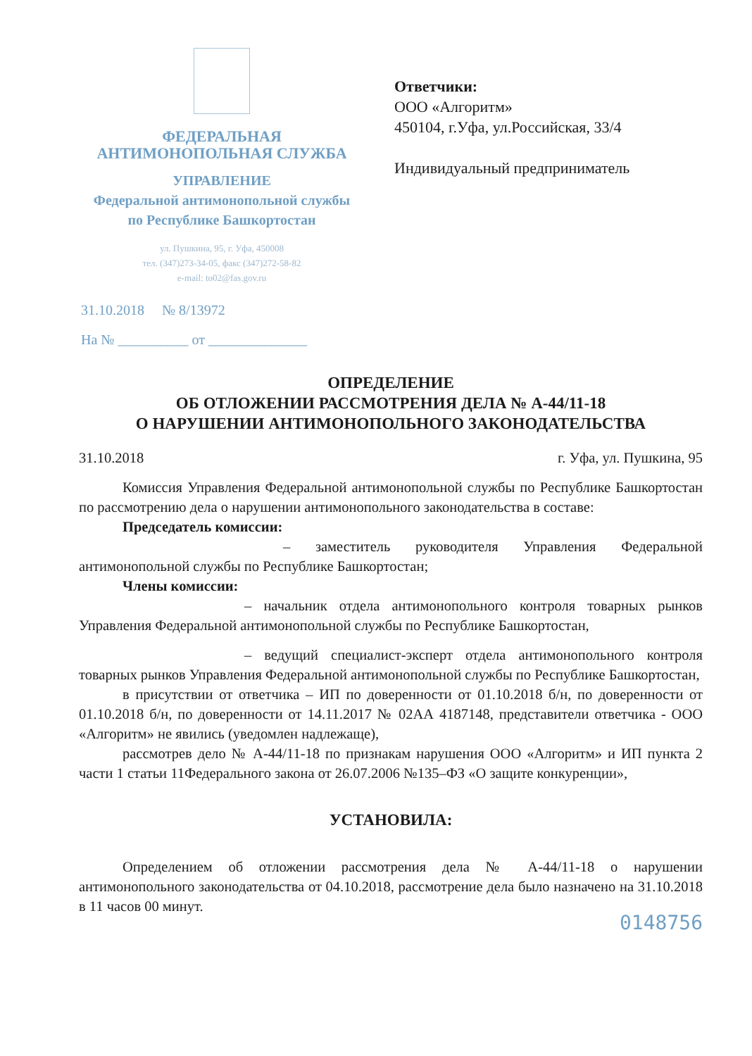ФЕДЕРАЛЬНАЯ
АНТИМОНОПОЛЬНАЯ СЛУЖБА
УПРАВЛЕНИЕ
Федеральной антимонопольной службы
по Республике Башкортостан
ул. Пушкина, 95, г. Уфа, 450008
тел. (347)273-34-05, факс (347)272-58-82
e-mail: to02@fas.gov.ru
31.10.2018 № 8/13972
На № __________ от ______________
Ответчики:
ООО «Алгоритм»
450104, г.Уфа, ул.Российская, 33/4
Индивидуальный предприниматель
ОПРЕДЕЛЕНИЕ
ОБ ОТЛОЖЕНИИ РАССМОТРЕНИЯ ДЕЛА № А-44/11-18
О НАРУШЕНИИ АНТИМОНОПОЛЬНОГО ЗАКОНОДАТЕЛЬСТВА
31.10.2018 г. Уфа, ул. Пушкина, 95
Комиссия Управления Федеральной антимонопольной службы по Республике Башкортостан по рассмотрению дела о нарушении антимонопольного законодательства в составе:
Председатель комиссии:
– заместитель руководителя Управления Федеральной антимонопольной службы по Республике Башкортостан;
Члены комиссии:
– начальник отдела антимонопольного контроля товарных рынков Управления Федеральной антимонопольной службы по Республике Башкортостан,
– ведущий специалист-эксперт отдела антимонопольного контроля товарных рынков Управления Федеральной антимонопольной службы по Республике Башкортостан,
в присутствии от ответчика – ИП по доверенности от 01.10.2018 б/н, по доверенности от 01.10.2018 б/н, по доверенности от 14.11.2017 № 02АА 4187148, представители ответчика - ООО «Алгоритм» не явились (уведомлен надлежаще),
рассмотрев дело № А-44/11-18 по признакам нарушения ООО «Алгоритм» и ИП пункта 2 части 1 статьи 11Федерального закона от 26.07.2006 №135–ФЗ «О защите конкуренции»,
УСТАНОВИЛА:
Определением об отложении рассмотрения дела № А-44/11-18 о нарушении антимонопольного законодательства от 04.10.2018, рассмотрение дела было назначено на 31.10.2018 в 11 часов 00 минут.
0148756